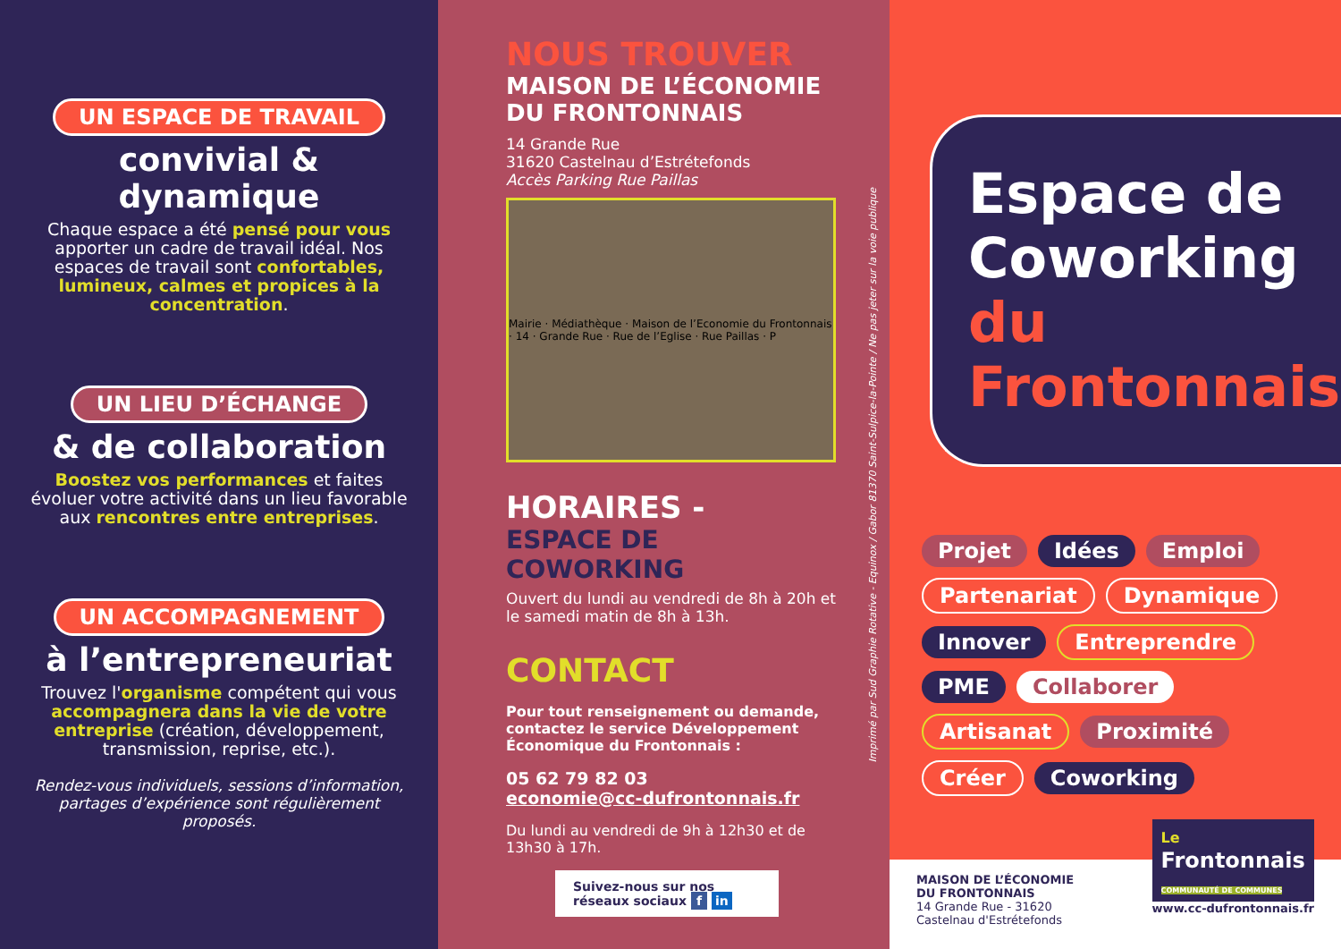UN ESPACE DE TRAVAIL
convivial & dynamique
Chaque espace a été pensé pour vous apporter un cadre de travail idéal. Nos espaces de travail sont confortables, lumineux, calmes et propices à la concentration.
UN LIEU D’ÉCHANGE
& de collaboration
Boostez vos performances et faites évoluer votre activité dans un lieu favorable aux rencontres entre entreprises.
UN ACCOMPAGNEMENT
à l’entrepreneuriat
Trouvez l'organisme compétent qui vous accompagnera dans la vie de votre entreprise (création, développement, transmission, reprise, etc.).
Rendez-vous individuels, sessions d’information, partages d’expérience sont régulièrement proposés.
NOUS TROUVER
MAISON DE L’ÉCONOMIE
DU FRONTONNAIS
14 Grande Rue
31620 Castelnau d’Estrétefonds
Accès Parking Rue Paillas
Mairie · Médiathèque · Maison de l’Economie du Frontonnais · 14 · Grande Rue · Rue de l’Eglise · Rue Paillas · P
HORAIRES -
ESPACE DE COWORKING
Ouvert du lundi au vendredi de 8h à 20h et le samedi matin de 8h à 13h.
CONTACT
Pour tout renseignement ou demande, contactez le service Développement Économique du Frontonnais :
05 62 79 82 03
economie@cc-dufrontonnais.fr
Du lundi au vendredi de 9h à 12h30 et de 13h30 à 17h.
Suivez-nous sur nos réseaux sociaux f in
Imprimé par Sud Graphie Rotative - Equinox / Gabor 81370 Saint-Sulpice-la-Pointe / Ne pas jeter sur la voie publique
Espace de
Coworking
du Frontonnais
Projet Idées Emploi Partenariat Dynamique Innover Entreprendre PME Collaborer Artisanat Proximité Créer Coworking
MAISON DE L’ÉCONOMIE
DU FRONTONNAIS
14 Grande Rue - 31620
Castelnau d'Estrétefonds
Le
Frontonnais
COMMUNAUTÉ DE COMMUNES
www.cc-dufrontonnais.fr